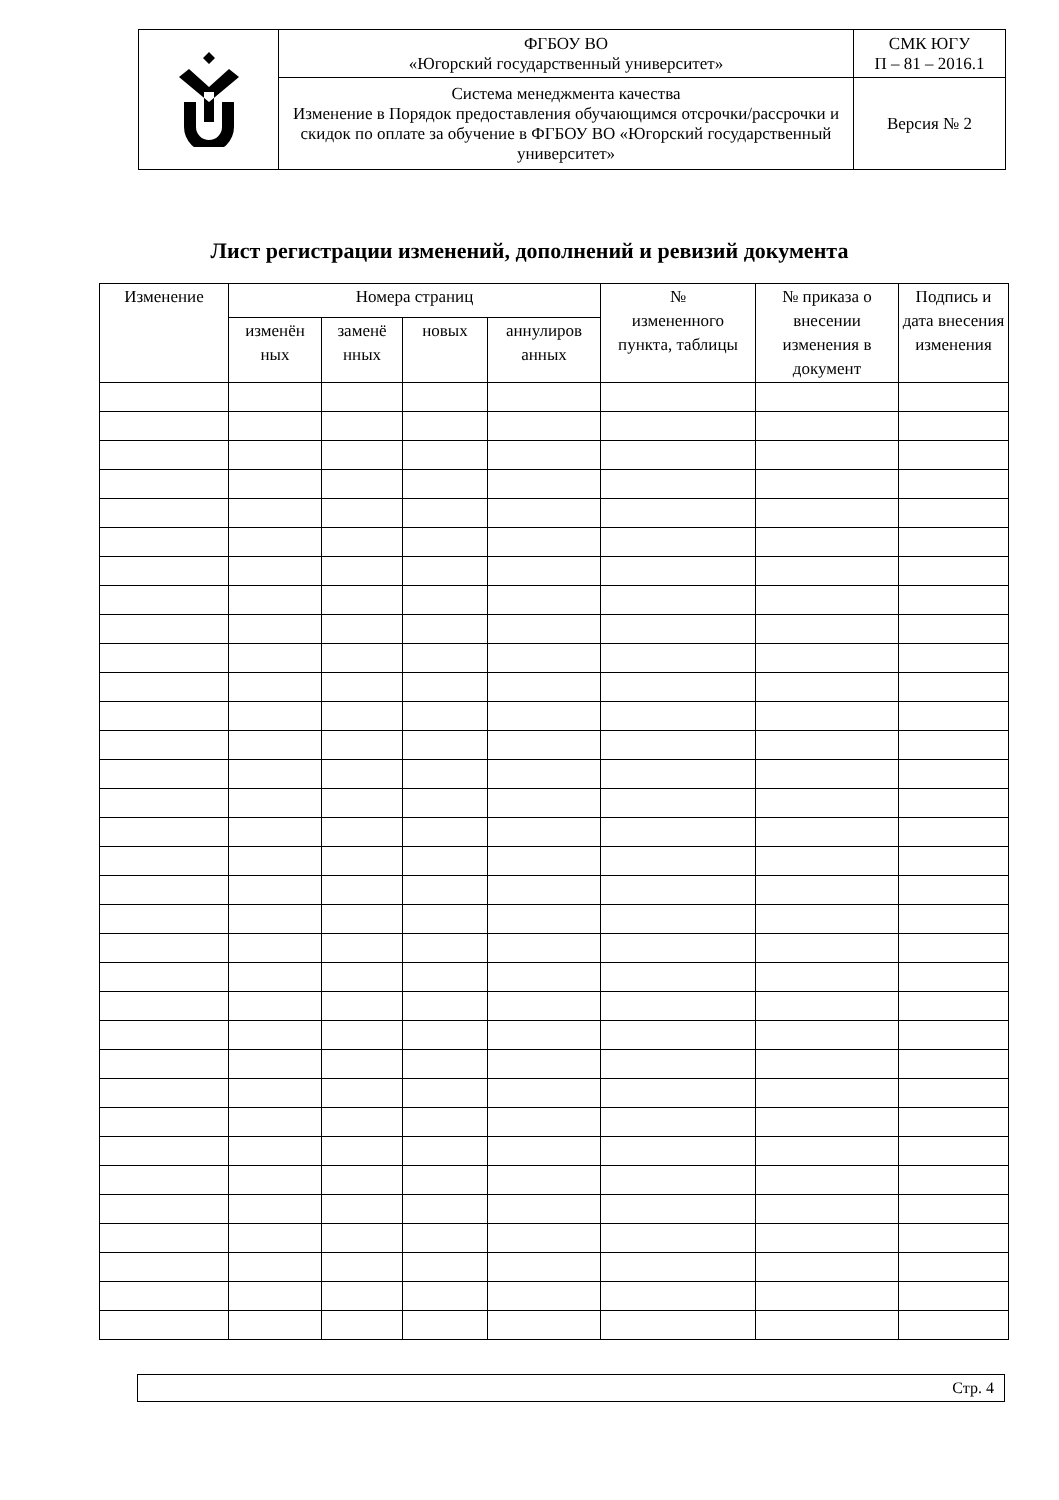| | ФГБОУ ВО «Югорский государственный университет» | СМК ЮГУ П – 81 – 2016.1 |
| | Система менеджмента качества Изменение в Порядок предоставления обучающимся отсрочки/рассрочки и скидок по оплате за обучение в ФГБОУ ВО «Югорский государственный университет» | Версия № 2 |
Лист регистрации изменений, дополнений и ревизий документа
| Изменение | Номера страниц | | | | № измененного пункта, таблицы | № приказа о внесении изменения в документ | Подпись и дата внесения изменения |
| --- | --- | --- | --- | --- | --- | --- | --- |
| | изменён ных | заменё нных | новых | аннулиров анных | | | |
Стр. 4